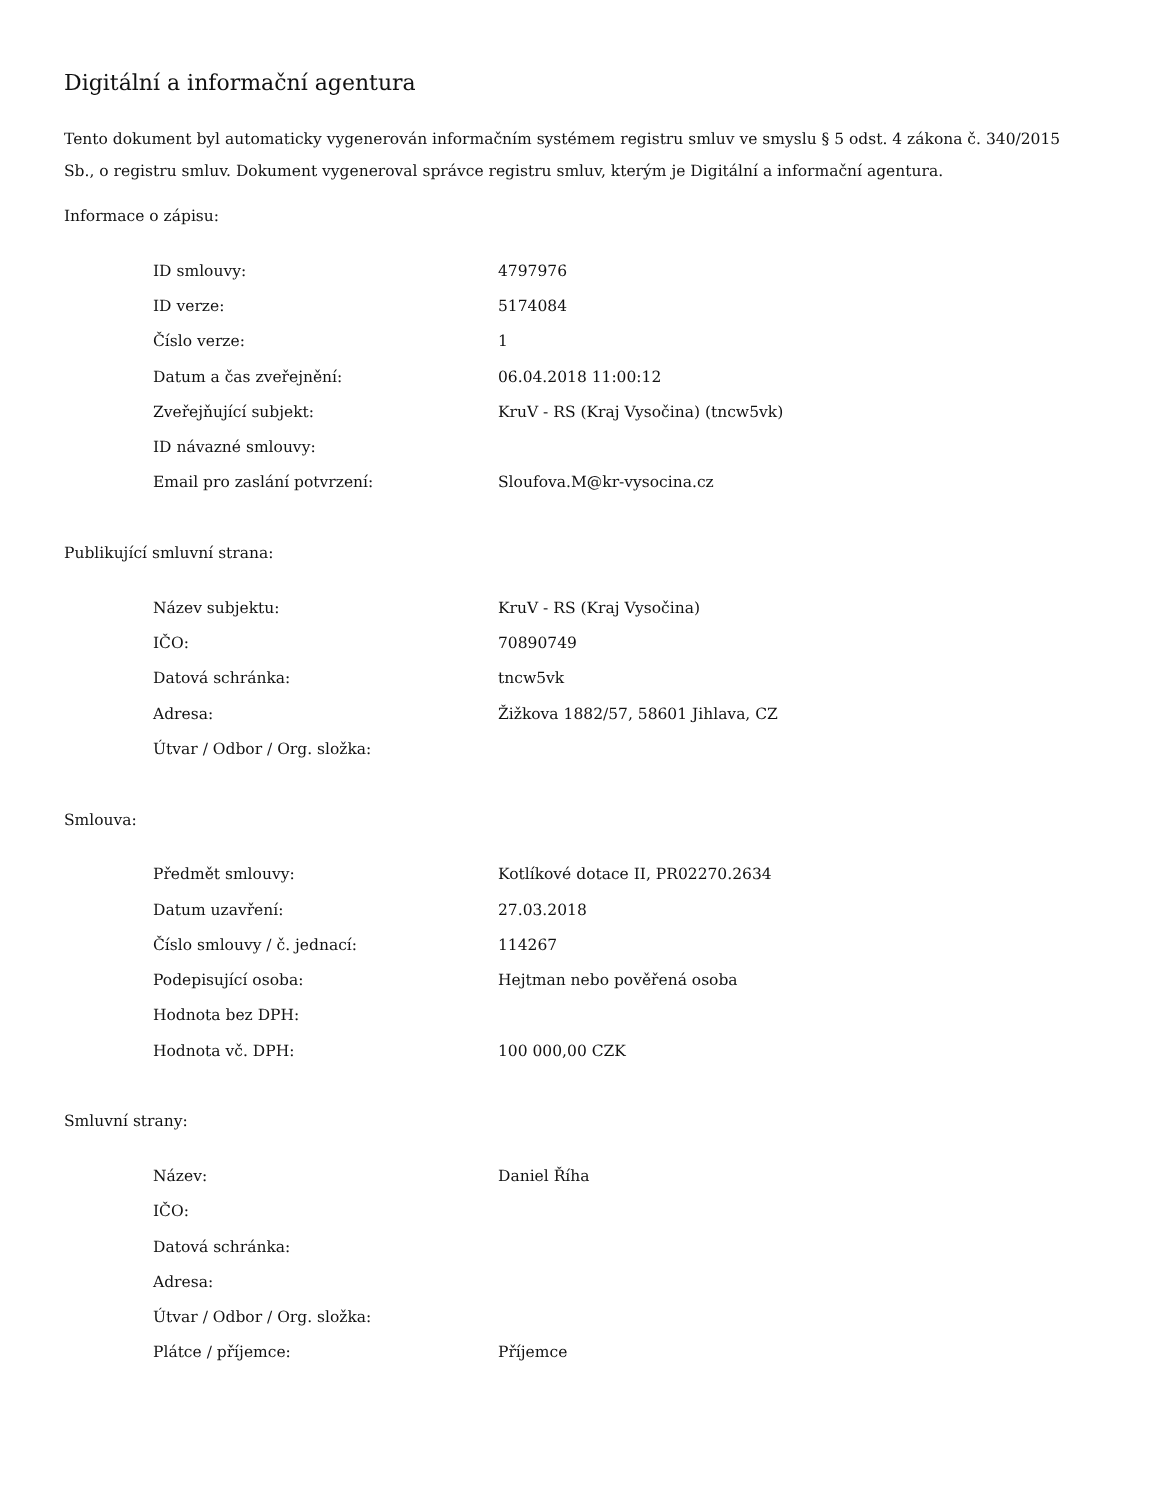Digitální a informační agentura
Tento dokument byl automaticky vygenerován informačním systémem registru smluv ve smyslu § 5 odst. 4 zákona č. 340/2015 Sb., o registru smluv. Dokument vygeneroval správce registru smluv, kterým je Digitální a informační agentura.
Informace o zápisu:
| ID smlouvy: | 4797976 |
| ID verze: | 5174084 |
| Číslo verze: | 1 |
| Datum a čas zveřejnění: | 06.04.2018 11:00:12 |
| Zveřejňující subjekt: | KruV - RS (Kraj Vysočina) (tncw5vk) |
| ID návazné smlouvy: | |
| Email pro zaslání potvrzení: | Sloufova.M@kr-vysocina.cz |
Publikující smluvní strana:
| Název subjektu: | KruV - RS (Kraj Vysočina) |
| IČO: | 70890749 |
| Datová schránka: | tncw5vk |
| Adresa: | Žižkova 1882/57, 58601 Jihlava, CZ |
| Útvar / Odbor / Org. složka: | |
Smlouva:
| Předmět smlouvy: | Kotlíkové dotace II, PR02270.2634 |
| Datum uzavření: | 27.03.2018 |
| Číslo smlouvy / č. jednací: | 114267 |
| Podepisující osoba: | Hejtman nebo pověřená osoba |
| Hodnota bez DPH: | |
| Hodnota vč. DPH: | 100 000,00 CZK |
Smluvní strany:
| Název: | Daniel Říha |
| IČO: | |
| Datová schránka: | |
| Adresa: | |
| Útvar / Odbor / Org. složka: | |
| Plátce / příjemce: | Příjemce |